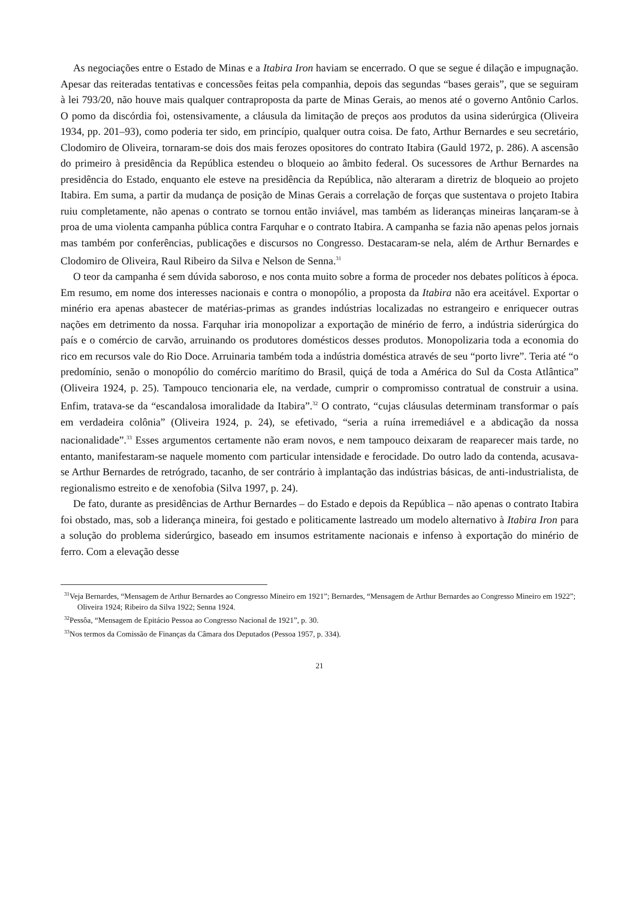As negociações entre o Estado de Minas e a Itabira Iron haviam se encerrado. O que se segue é dilação e impugnação. Apesar das reiteradas tentativas e concessões feitas pela companhia, depois das segundas “bases gerais”, que se seguiram à lei 793/20, não houve mais qualquer contraproposta da parte de Minas Gerais, ao menos até o governo Antônio Carlos. O pomo da discórdia foi, ostensivamente, a cláusula da limitação de preços aos produtos da usina siderúrgica (Oliveira 1934, pp. 201–93), como poderia ter sido, em princípio, qualquer outra coisa. De fato, Arthur Bernardes e seu secretário, Clodomiro de Oliveira, tornaram-se dois dos mais ferozes opositores do contrato Itabira (Gauld 1972, p. 286). A ascensão do primeiro à presidência da República estendeu o bloqueio ao âmbito federal. Os sucessores de Arthur Bernardes na presidência do Estado, enquanto ele esteve na presidência da República, não alteraram a diretriz de bloqueio ao projeto Itabira. Em suma, a partir da mudança de posição de Minas Gerais a correlação de forças que sustentava o projeto Itabira ruiu completamente, não apenas o contrato se tornou então inviável, mas também as lideranças mineiras lançaram-se à proa de uma violenta campanha pública contra Farquhar e o contrato Itabira. A campanha se fazia não apenas pelos jornais mas também por conferências, publicações e discursos no Congresso. Destacaram-se nela, além de Arthur Bernardes e Clodomiro de Oliveira, Raul Ribeiro da Silva e Nelson de Senna.<sup>31</sup>
O teor da campanha é sem dúvida saboroso, e nos conta muito sobre a forma de proceder nos debates políticos à época. Em resumo, em nome dos interesses nacionais e contra o monopólio, a proposta da Itabira não era aceitável. Exportar o minério era apenas abastecer de matérias-primas as grandes indústrias localizadas no estrangeiro e enriquecer outras nações em detrimento da nossa. Farquhar iria monopolizar a exportação de minério de ferro, a indústria siderúrgica do país e o comércio de carvão, arruinando os produtores domésticos desses produtos. Monopolizaria toda a economia do rico em recursos vale do Rio Doce. Arruinaria também toda a indústria doméstica através de seu “porto livre”. Teria até “o predomínio, senão o monopólio do comércio marítimo do Brasil, quiçá de toda a América do Sul da Costa Atlântica” (Oliveira 1924, p. 25). Tampouco tencionaria ele, na verdade, cumprir o compromisso contratual de construir a usina. Enfim, tratava-se da “escandalosa imoralidade da Itabira”.<sup>32</sup> O contrato, “cujas cláusulas determinam transformar o país em verdadeira colônia” (Oliveira 1924, p. 24), se efetivado, “seria a ruína irremediável e a abdicação da nossa nacionalidade”.<sup>33</sup> Esses argumentos certamente não eram novos, e nem tampouco deixaram de reaparecer mais tarde, no entanto, manifestaram-se naquele momento com particular intensidade e ferocidade. Do outro lado da contenda, acusava-se Arthur Bernardes de retrógrado, tacanho, de ser contrário à implantação das indústrias básicas, de anti-industrialista, de regionalismo estreito e de xenofobia (Silva 1997, p. 24).
De fato, durante as presidências de Arthur Bernardes – do Estado e depois da República – não apenas o contrato Itabira foi obstado, mas, sob a liderança mineira, foi gestado e politicamente lastreado um modelo alternativo à Itabira Iron para a solução do problema siderúrgico, baseado em insumos estritamente nacionais e infenso à exportação do minério de ferro. Com a elevação desse
<sup>31</sup> Veja Bernardes, “Mensagem de Arthur Bernardes ao Congresso Mineiro em 1921”; Bernardes, “Mensagem de Arthur Bernardes ao Congresso Mineiro em 1922”; Oliveira 1924; Ribeiro da Silva 1922; Senna 1924.
<sup>32</sup> Pessôa, “Mensagem de Epitácio Pessoa ao Congresso Nacional de 1921”, p. 30.
<sup>33</sup> Nos termos da Comissão de Finanças da Câmara dos Deputados (Pessoa 1957, p. 334).
21